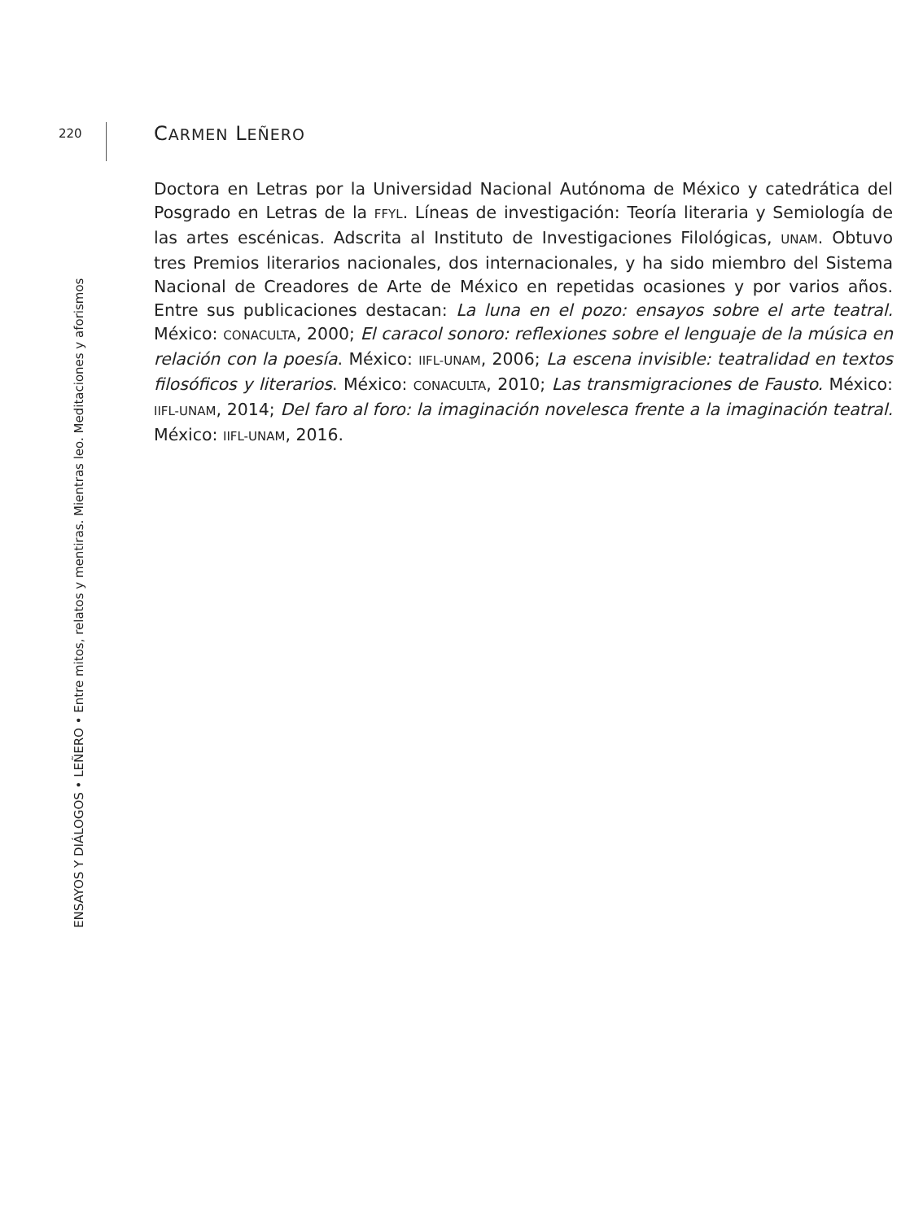220
ENSAYOS Y DIÁLOGOS • LEÑERO • Entre mitos, relatos y mentiras. Mientras leo. Meditaciones y aforismos
CARMEN LEÑERO
Doctora en Letras por la Universidad Nacional Autónoma de México y catedrática del Posgrado en Letras de la FFYL. Líneas de investigación: Teoría literaria y Semiología de las artes escénicas. Adscrita al Instituto de Investigaciones Filológicas, UNAM. Obtuvo tres Premios literarios nacionales, dos internacionales, y ha sido miembro del Sistema Nacional de Creadores de Arte de México en repetidas ocasiones y por varios años. Entre sus publicaciones destacan: La luna en el pozo: ensayos sobre el arte teatral. México: CONACULTA, 2000; El caracol sonoro: reflexiones sobre el lenguaje de la música en relación con la poesía. México: IIFL-UNAM, 2006; La escena invisible: teatralidad en textos filosóficos y literarios. México: CONACULTA, 2010; Las transmigraciones de Fausto. México: IIFL-UNAM, 2014; Del faro al foro: la imaginación novelesca frente a la imaginación teatral. México: IIFL-UNAM, 2016.